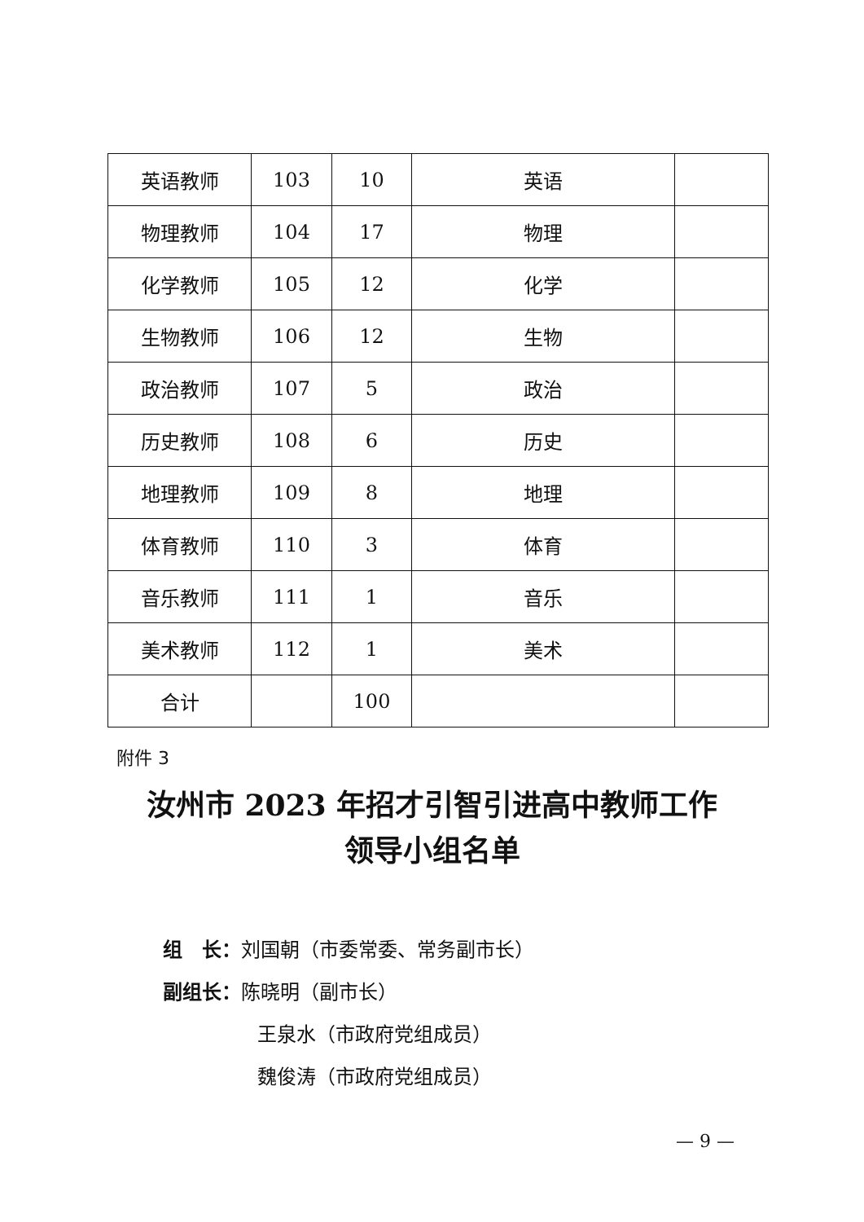| 英语教师 | 103 | 10 | 英语 | |
| 物理教师 | 104 | 17 | 物理 | |
| 化学教师 | 105 | 12 | 化学 | |
| 生物教师 | 106 | 12 | 生物 | |
| 政治教师 | 107 | 5 | 政治 | |
| 历史教师 | 108 | 6 | 历史 | |
| 地理教师 | 109 | 8 | 地理 | |
| 体育教师 | 110 | 3 | 体育 | |
| 音乐教师 | 111 | 1 | 音乐 | |
| 美术教师 | 112 | 1 | 美术 | |
| 合计 | | 100 | | |
附件 3
汝州市 2023 年招才引智引进高中教师工作
领导小组名单
组　长：刘国朝（市委常委、常务副市长）
副组长：陈晓明（副市长）
王泉水（市政府党组成员）
魏俊涛（市政府党组成员）
— 9 —